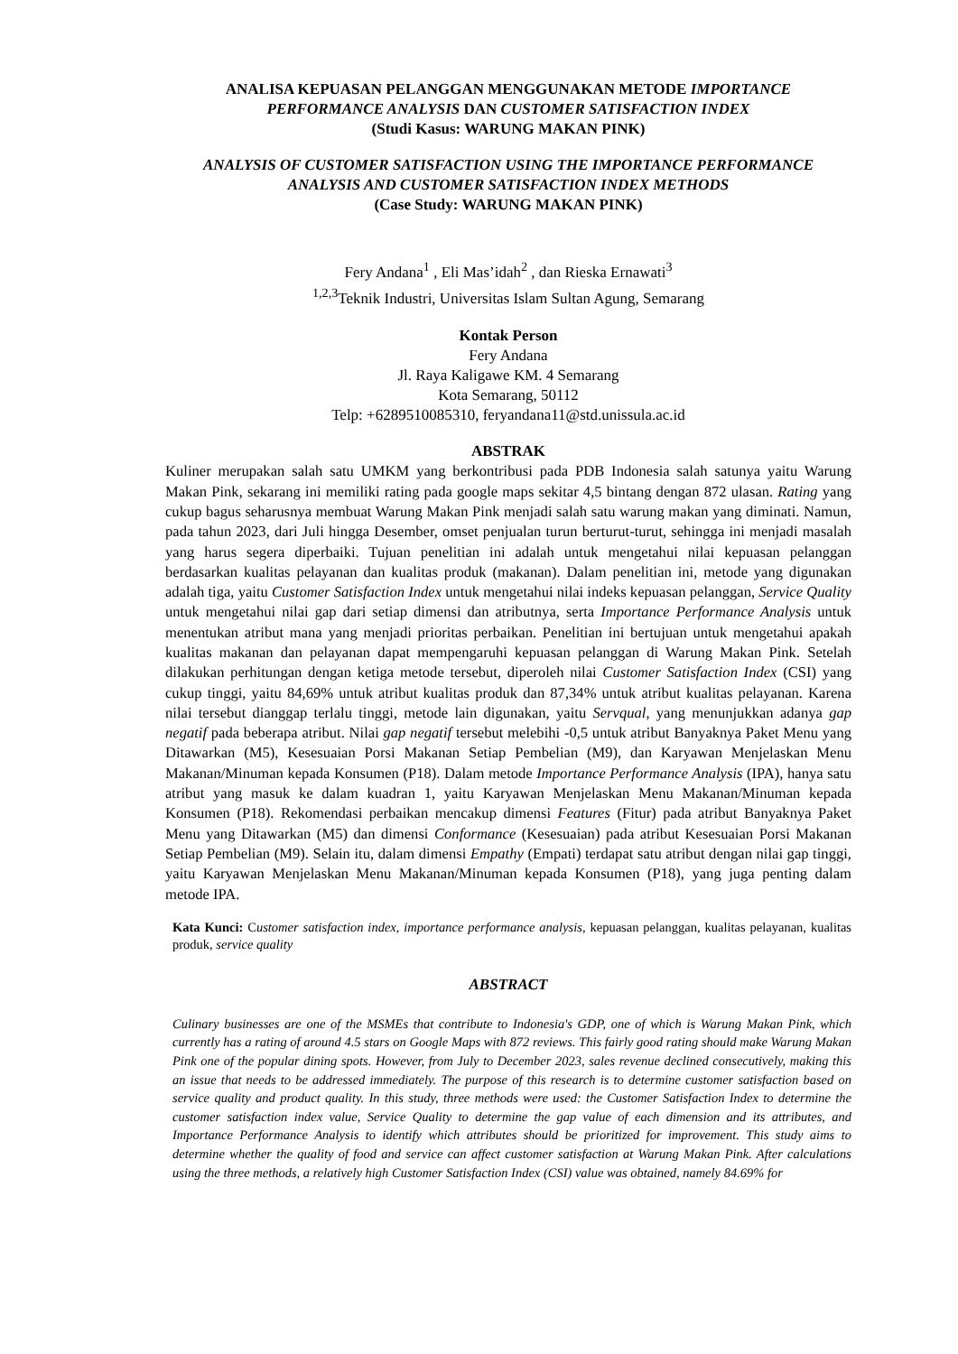ANALISA KEPUASAN PELANGGAN MENGGUNAKAN METODE IMPORTANCE PERFORMANCE ANALYSIS DAN CUSTOMER SATISFACTION INDEX
(Studi Kasus: WARUNG MAKAN PINK)
ANALYSIS OF CUSTOMER SATISFACTION USING THE IMPORTANCE PERFORMANCE ANALYSIS AND CUSTOMER SATISFACTION INDEX METHODS
(Case Study: WARUNG MAKAN PINK)
Fery Andana<sup>1</sup> , Eli Mas’idah<sup>2</sup> , dan Rieska Ernawati<sup>3</sup>
<sup>1,2,3</sup>Teknik Industri, Universitas Islam Sultan Agung, Semarang
Kontak Person
Fery Andana
Jl. Raya Kaligawe KM. 4 Semarang
Kota Semarang, 50112
Telp: +6289510085310, feryandana11@std.unissula.ac.id
ABSTRAK
Kuliner merupakan salah satu UMKM yang berkontribusi pada PDB Indonesia salah satunya yaitu Warung Makan Pink, sekarang ini memiliki rating pada google maps sekitar 4,5 bintang dengan 872 ulasan. Rating yang cukup bagus seharusnya membuat Warung Makan Pink menjadi salah satu warung makan yang diminati. Namun, pada tahun 2023, dari Juli hingga Desember, omset penjualan turun berturut-turut, sehingga ini menjadi masalah yang harus segera diperbaiki. Tujuan penelitian ini adalah untuk mengetahui nilai kepuasan pelanggan berdasarkan kualitas pelayanan dan kualitas produk (makanan). Dalam penelitian ini, metode yang digunakan adalah tiga, yaitu Customer Satisfaction Index untuk mengetahui nilai indeks kepuasan pelanggan, Service Quality untuk mengetahui nilai gap dari setiap dimensi dan atributnya, serta Importance Performance Analysis untuk menentukan atribut mana yang menjadi prioritas perbaikan. Penelitian ini bertujuan untuk mengetahui apakah kualitas makanan dan pelayanan dapat mempengaruhi kepuasan pelanggan di Warung Makan Pink. Setelah dilakukan perhitungan dengan ketiga metode tersebut, diperoleh nilai Customer Satisfaction Index (CSI) yang cukup tinggi, yaitu 84,69% untuk atribut kualitas produk dan 87,34% untuk atribut kualitas pelayanan. Karena nilai tersebut dianggap terlalu tinggi, metode lain digunakan, yaitu Servqual, yang menunjukkan adanya gap negatif pada beberapa atribut. Nilai gap negatif tersebut melebihi -0,5 untuk atribut Banyaknya Paket Menu yang Ditawarkan (M5), Kesesuaian Porsi Makanan Setiap Pembelian (M9), dan Karyawan Menjelaskan Menu Makanan/Minuman kepada Konsumen (P18). Dalam metode Importance Performance Analysis (IPA), hanya satu atribut yang masuk ke dalam kuadran 1, yaitu Karyawan Menjelaskan Menu Makanan/Minuman kepada Konsumen (P18). Rekomendasi perbaikan mencakup dimensi Features (Fitur) pada atribut Banyaknya Paket Menu yang Ditawarkan (M5) dan dimensi Conformance (Kesesuaian) pada atribut Kesesuaian Porsi Makanan Setiap Pembelian (M9). Selain itu, dalam dimensi Empathy (Empati) terdapat satu atribut dengan nilai gap tinggi, yaitu Karyawan Menjelaskan Menu Makanan/Minuman kepada Konsumen (P18), yang juga penting dalam metode IPA.
Kata Kunci: Customer satisfaction index, importance performance analysis, kepuasan pelanggan, kualitas pelayanan, kualitas produk, service quality
ABSTRACT
Culinary businesses are one of the MSMEs that contribute to Indonesia's GDP, one of which is Warung Makan Pink, which currently has a rating of around 4.5 stars on Google Maps with 872 reviews. This fairly good rating should make Warung Makan Pink one of the popular dining spots. However, from July to December 2023, sales revenue declined consecutively, making this an issue that needs to be addressed immediately. The purpose of this research is to determine customer satisfaction based on service quality and product quality. In this study, three methods were used: the Customer Satisfaction Index to determine the customer satisfaction index value, Service Quality to determine the gap value of each dimension and its attributes, and Importance Performance Analysis to identify which attributes should be prioritized for improvement. This study aims to determine whether the quality of food and service can affect customer satisfaction at Warung Makan Pink. After calculations using the three methods, a relatively high Customer Satisfaction Index (CSI) value was obtained, namely 84.69% for